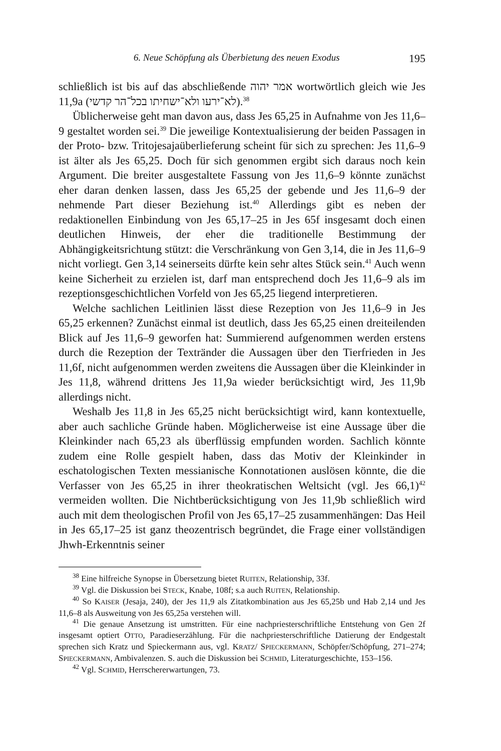6. Neue Schöpfung als Überbietung des neuen Exodus 195
schließlich ist bis auf das abschließende אמר יהוה wortwörtlich gleich wie Jes 11,9a (לא־ירעו ולא־ישחיתו בכל־הר קדשי).<sup>38</sup>
Üblicherweise geht man davon aus, dass Jes 65,25 in Aufnahme von Jes 11,6–9 gestaltet worden sei.<sup>39</sup> Die jeweilige Kontextualisierung der beiden Passagen in der Proto- bzw. Tritojesajaüberlieferung scheint für sich zu sprechen: Jes 11,6–9 ist älter als Jes 65,25. Doch für sich genommen ergibt sich daraus noch kein Argument. Die breiter ausgestaltete Fassung von Jes 11,6–9 könnte zunächst eher daran denken lassen, dass Jes 65,25 der gebende und Jes 11,6–9 der nehmende Part dieser Beziehung ist.<sup>40</sup> Allerdings gibt es neben der redaktionellen Einbindung von Jes 65,17–25 in Jes 65f insgesamt doch einen deutlichen Hinweis, der eher die traditionelle Bestimmung der Abhängigkeitsrichtung stützt: die Verschränkung von Gen 3,14, die in Jes 11,6–9 nicht vorliegt. Gen 3,14 seinerseits dürfte kein sehr altes Stück sein.<sup>41</sup> Auch wenn keine Sicherheit zu erzielen ist, darf man entsprechend doch Jes 11,6–9 als im rezeptionsgeschichtlichen Vorfeld von Jes 65,25 liegend interpretieren.
Welche sachlichen Leitlinien lässt diese Rezeption von Jes 11,6–9 in Jes 65,25 erkennen? Zunächst einmal ist deutlich, dass Jes 65,25 einen dreiteilenden Blick auf Jes 11,6–9 geworfen hat: Summierend aufgenommen werden erstens durch die Rezeption der Textränder die Aussagen über den Tierfrieden in Jes 11,6f, nicht aufgenommen werden zweitens die Aussagen über die Kleinkinder in Jes 11,8, während drittens Jes 11,9a wieder berücksichtigt wird, Jes 11,9b allerdings nicht.
Weshalb Jes 11,8 in Jes 65,25 nicht berücksichtigt wird, kann kontextuelle, aber auch sachliche Gründe haben. Möglicherweise ist eine Aussage über die Kleinkinder nach 65,23 als überflüssig empfunden worden. Sachlich könnte zudem eine Rolle gespielt haben, dass das Motiv der Kleinkinder in eschatologischen Texten messianische Konnotationen auslösen könnte, die die Verfasser von Jes 65,25 in ihrer theokratischen Weltsicht (vgl. Jes 66,1)<sup>42</sup> vermeiden wollten. Die Nichtberücksichtigung von Jes 11,9b schließlich wird auch mit dem theologischen Profil von Jes 65,17–25 zusammenhängen: Das Heil in Jes 65,17–25 ist ganz theozentrisch begründet, die Frage einer vollständigen Jhwh-Erkenntnis seiner
<sup>38</sup> Eine hilfreiche Synopse in Übersetzung bietet RUITEN, Relationship, 33f.
<sup>39</sup> Vgl. die Diskussion bei STECK, Knabe, 108f; s.a auch RUITEN, Relationship.
<sup>40</sup> So KAISER (Jesaja, 240), der Jes 11,9 als Zitatkombination aus Jes 65,25b und Hab 2,14 und Jes 11,6–8 als Ausweitung von Jes 65,25a verstehen will.
<sup>41</sup> Die genaue Ansetzung ist umstritten. Für eine nachpriesterschriftliche Entstehung von Gen 2f insgesamt optiert OTTO, Paradieserzählung. Für die nachpriesterschriftliche Datierung der Endgestalt sprechen sich Kratz und Spieckermann aus, vgl. KRATZ/ SPIECKERMANN, Schöpfer/Schöpfung, 271–274; SPIECKERMANN, Ambivalenzen. S. auch die Diskussion bei SCHMID, Literaturgeschichte, 153–156.
<sup>42</sup> Vgl. SCHMID, Herrschererwartungen, 73.